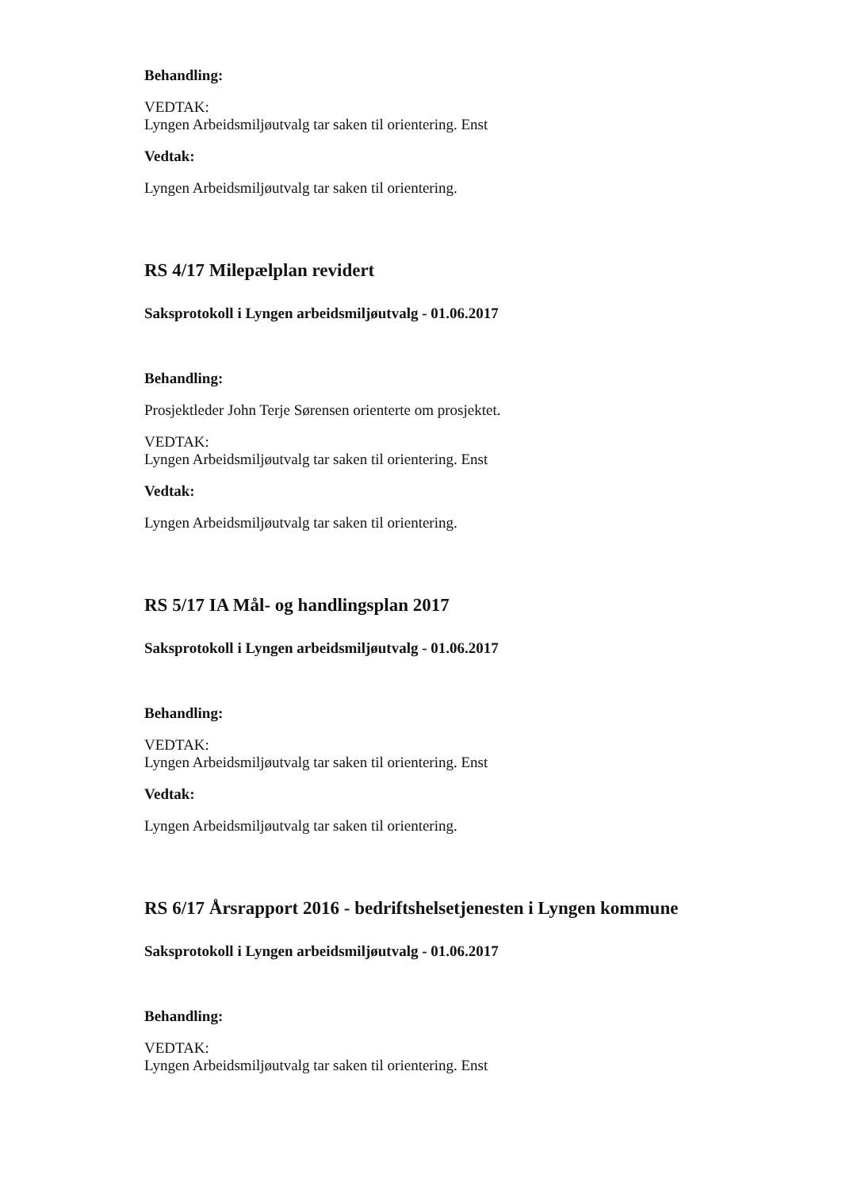Behandling:
VEDTAK:
Lyngen Arbeidsmiljøutvalg tar saken til orientering. Enst
Vedtak:
Lyngen Arbeidsmiljøutvalg tar saken til orientering.
RS 4/17 Milepælplan revidert
Saksprotokoll i Lyngen arbeidsmiljøutvalg - 01.06.2017
Behandling:
Prosjektleder John Terje Sørensen orienterte om prosjektet.
VEDTAK:
Lyngen Arbeidsmiljøutvalg tar saken til orientering. Enst
Vedtak:
Lyngen Arbeidsmiljøutvalg tar saken til orientering.
RS 5/17 IA Mål- og handlingsplan 2017
Saksprotokoll i Lyngen arbeidsmiljøutvalg - 01.06.2017
Behandling:
VEDTAK:
Lyngen Arbeidsmiljøutvalg tar saken til orientering. Enst
Vedtak:
Lyngen Arbeidsmiljøutvalg tar saken til orientering.
RS 6/17 Årsrapport 2016 - bedriftshelsetjenesten i Lyngen kommune
Saksprotokoll i Lyngen arbeidsmiljøutvalg - 01.06.2017
Behandling:
VEDTAK:
Lyngen Arbeidsmiljøutvalg tar saken til orientering. Enst